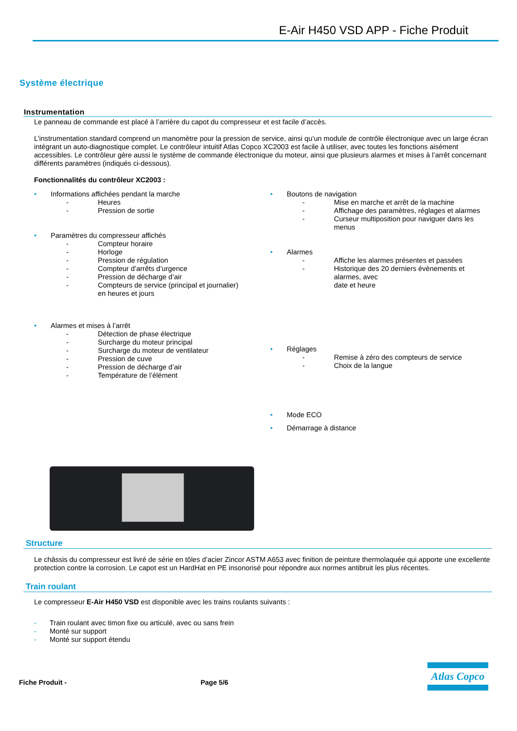E-Air H450 VSD APP - Fiche Produit
Système électrique
Instrumentation
Le panneau de commande est placé à l’arrière du capot du compresseur et est facile d’accès.
L’instrumentation standard comprend un manomètre pour la pression de service, ainsi qu’un module de contrôle électronique avec un large écran intégrant un auto-diagnostique complet. Le contrôleur intuitif Atlas Copco XC2003 est facile à utiliser, avec toutes les fonctions aisément accessibles. Le contrôleur gère aussi le système de commande électronique du moteur, ainsi que plusieurs alarmes et mises à l’arrêt concernant différents paramètres (indiqués ci-dessous).
Fonctionnalités du contrôleur XC2003 :
• Informations affichées pendant la marche
- Heures
- Pression de sortie
• Paramètres du compresseur affichés
- Compteur horaire
- Horloge
- Pression de régulation
- Compteur d’arrêts d’urgence
- Pression de décharge d’air
- Compteurs de service (principal et journalier)
en heures et jours
• Alarmes et mises à l’arrêt
- Détection de phase électrique
- Surcharge du moteur principal
- Surcharge du moteur de ventilateur
- Pression de cuve
- Pression de décharge d’air
- Température de l’élément
• Boutons de navigation
- Mise en marche et arrêt de la machine
- Affichage des paramètres, réglages et alarmes
- Curseur multiposition pour naviguer dans les menus
• Alarmes
- Affiche les alarmes présentes et passées
- Historique des 20 derniers évènements et alarmes, avec
date et heure
• Réglages
- Remise à zéro des compteurs de service
- Choix de la langue
• Mode ECO
• Démarrage à distance
Structure
Le châssis du compresseur est livré de série en tôles d’acier Zincor ASTM A653 avec finition de peinture thermolaquée qui apporte une excellente protection contre la corrosion. Le capot est un HardHat en PE insonorisé pour répondre aux normes antibruit les plus récentes.
Train roulant
Le compresseur E-Air H450 VSD est disponible avec les trains roulants suivants :
- Train roulant avec timon fixe ou articulé, avec ou sans frein
- Monté sur support
- Monté sur support étendu
Fiche Produit - Page 5/6
Atlas Copco